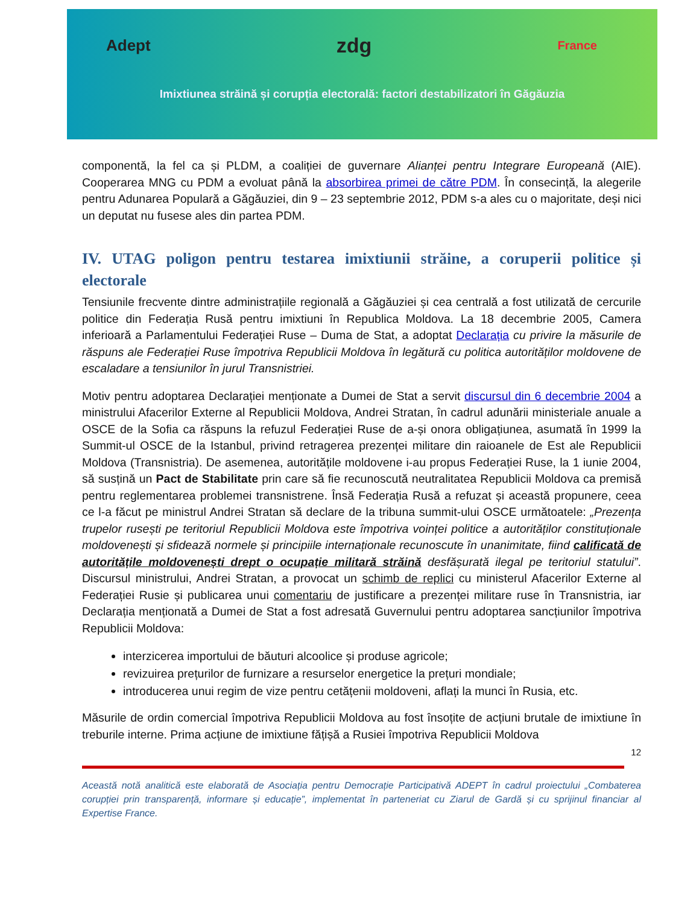Adept zdg France
Imixtiunea străină și corupția electorală: factori destabilizatori în Găgăuzia
componentă, la fel ca și PLDM, a coaliției de guvernare Alianței pentru Integrare Europeană (AIE). Cooperarea MNG cu PDM a evoluat până la absorbirea primei de către PDM. În consecință, la alegerile pentru Adunarea Populară a Găgăuziei, din 9 – 23 septembrie 2012, PDM s-a ales cu o majoritate, deși nici un deputat nu fusese ales din partea PDM.
IV. UTAG poligon pentru testarea imixtiunii străine, a coruperii politice și electorale
Tensiunile frecvente dintre administrațiile regională a Găgăuziei și cea centrală a fost utilizată de cercurile politice din Federația Rusă pentru imixtiuni în Republica Moldova. La 18 decembrie 2005, Camera inferioară a Parlamentului Federației Ruse – Duma de Stat, a adoptat Declarația cu privire la măsurile de răspuns ale Federației Ruse împotriva Republicii Moldova în legătură cu politica autorităților moldovene de escaladare a tensiunilor în jurul Transnistriei.
Motiv pentru adoptarea Declarației menționate a Dumei de Stat a servit discursul din 6 decembrie 2004 a ministrului Afacerilor Externe al Republicii Moldova, Andrei Stratan, în cadrul adunării ministeriale anuale a OSCE de la Sofia ca răspuns la refuzul Federației Ruse de a-și onora obligațiunea, asumată în 1999 la Summit-ul OSCE de la Istanbul, privind retragerea prezenței militare din raioanele de Est ale Republicii Moldova (Transnistria). De asemenea, autoritățile moldovene i-au propus Federației Ruse, la 1 iunie 2004, să susțină un Pact de Stabilitate prin care să fie recunoscută neutralitatea Republicii Moldova ca premisă pentru reglementarea problemei transnistrene. Însă Federația Rusă a refuzat și această propunere, ceea ce l-a făcut pe ministrul Andrei Stratan să declare de la tribuna summit-ului OSCE următoatele: „Prezența trupelor rusești pe teritoriul Republicii Moldova este împotriva voinței politice a autorităților constituționale moldovenești și sfidează normele și principiile internaționale recunoscute în unanimitate, fiind calificată de autoritățile moldovenești drept o ocupație militară străină desfășurată ilegal pe teritoriul statului”. Discursul ministrului, Andrei Stratan, a provocat un schimb de replici cu ministerul Afacerilor Externe al Federației Rusie și publicarea unui comentariu de justificare a prezenței militare ruse în Transnistria, iar Declarația menționată a Dumei de Stat a fost adresată Guvernului pentru adoptarea sancțiunilor împotriva Republicii Moldova:
interzicerea importului de băuturi alcoolice și produse agricole;
revizuirea prețurilor de furnizare a resurselor energetice la prețuri mondiale;
introducerea unui regim de vize pentru cetățenii moldoveni, aflați la munci în Rusia, etc.
Măsurile de ordin comercial împotriva Republicii Moldova au fost însoțite de acțiuni brutale de imixtiune în treburile interne. Prima acțiune de imixtiune fățișă a Rusiei împotriva Republicii Moldova
12
Această notă analitică este elaborată de Asociația pentru Democrație Participativă ADEPT în cadrul proiectului „Combaterea corupției prin transparență, informare și educație”, implementat în parteneriat cu Ziarul de Gardă și cu sprijinul financiar al Expertise France.